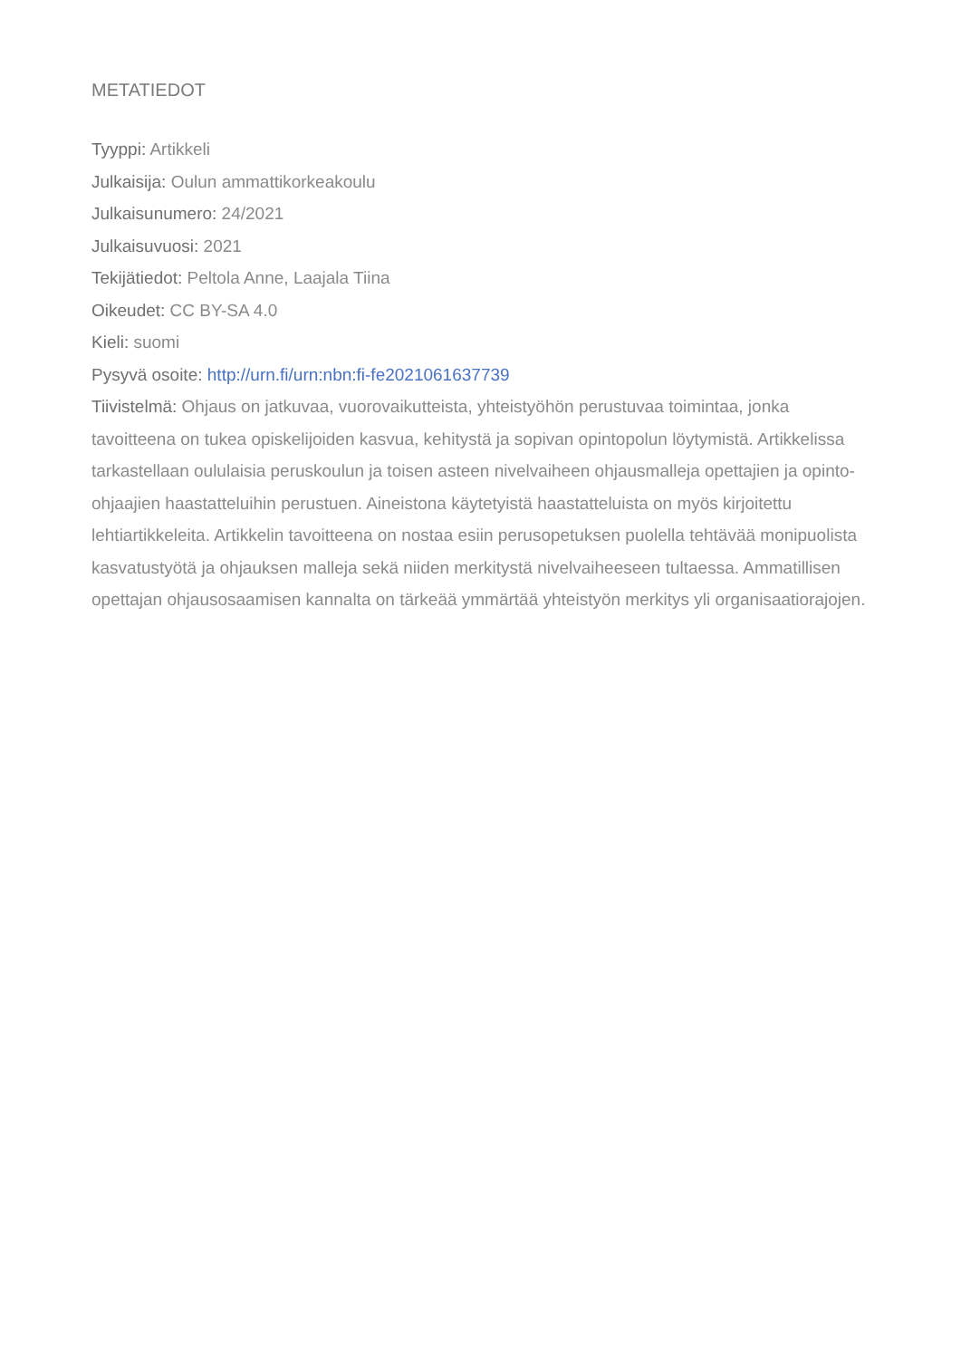METATIEDOT
Tyyppi: Artikkeli
Julkaisija: Oulun ammattikorkeakoulu
Julkaisunumero: 24/2021
Julkaisuvuosi: 2021
Tekijätiedot: Peltola Anne, Laajala Tiina
Oikeudet: CC BY-SA 4.0
Kieli: suomi
Pysyvä osoite: http://urn.fi/urn:nbn:fi-fe2021061637739
Tiivistelmä: Ohjaus on jatkuvaa, vuorovaikutteista, yhteistyöhön perustuvaa toimintaa, jonka tavoitteena on tukea opiskelijoiden kasvua, kehitystä ja sopivan opintopolun löytymistä. Artikkelissa tarkastellaan oululaisia peruskoulun ja toisen asteen nivelvaiheen ohjausmalleja opettajien ja opinto-ohjaajien haastatteluihin perustuen. Aineistona käytetyistä haastatteluista on myös kirjoitettu lehtiartikkeleita. Artikkelin tavoitteena on nostaa esiin perusopetuksen puolella tehtävää monipuolista kasvatustyötä ja ohjauksen malleja sekä niiden merkitystä nivelvaiheeseen tultaessa. Ammatillisen opettajan ohjausosaamisen kannalta on tärkeää ymmärtää yhteistyön merkitys yli organisaatiorajojen.